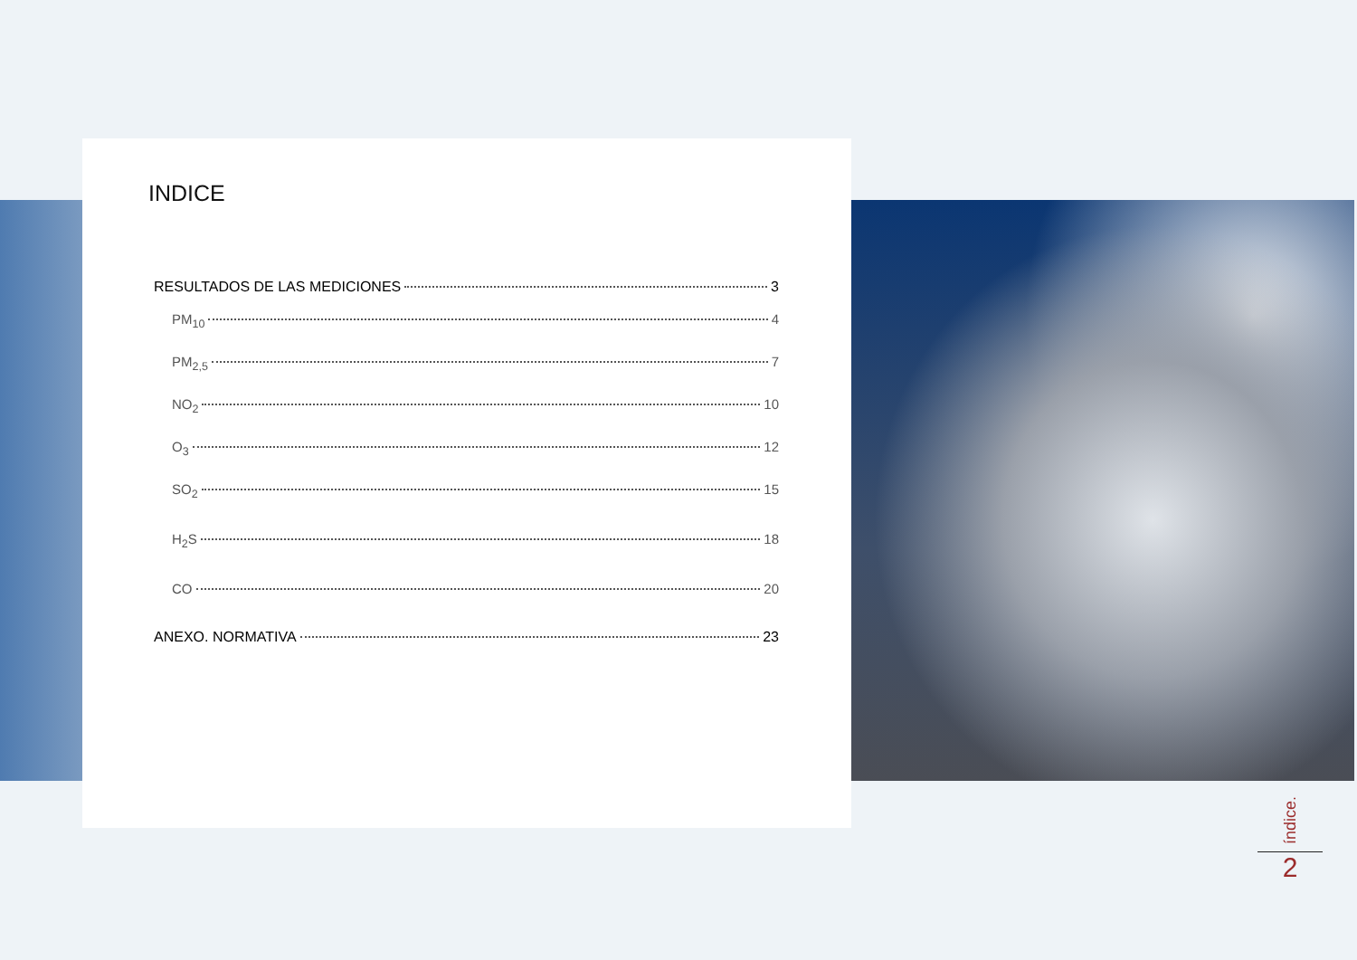INDICE
RESULTADOS DE LAS MEDICIONES 3
PM<sub>10</sub> 4
PM<sub>2,5</sub> 7
NO<sub>2</sub> 10
O<sub>3</sub> 12
SO<sub>2</sub> 15
H<sub>2</sub>S 18
CO 20
ANEXO. NORMATIVA 23
índice.
2